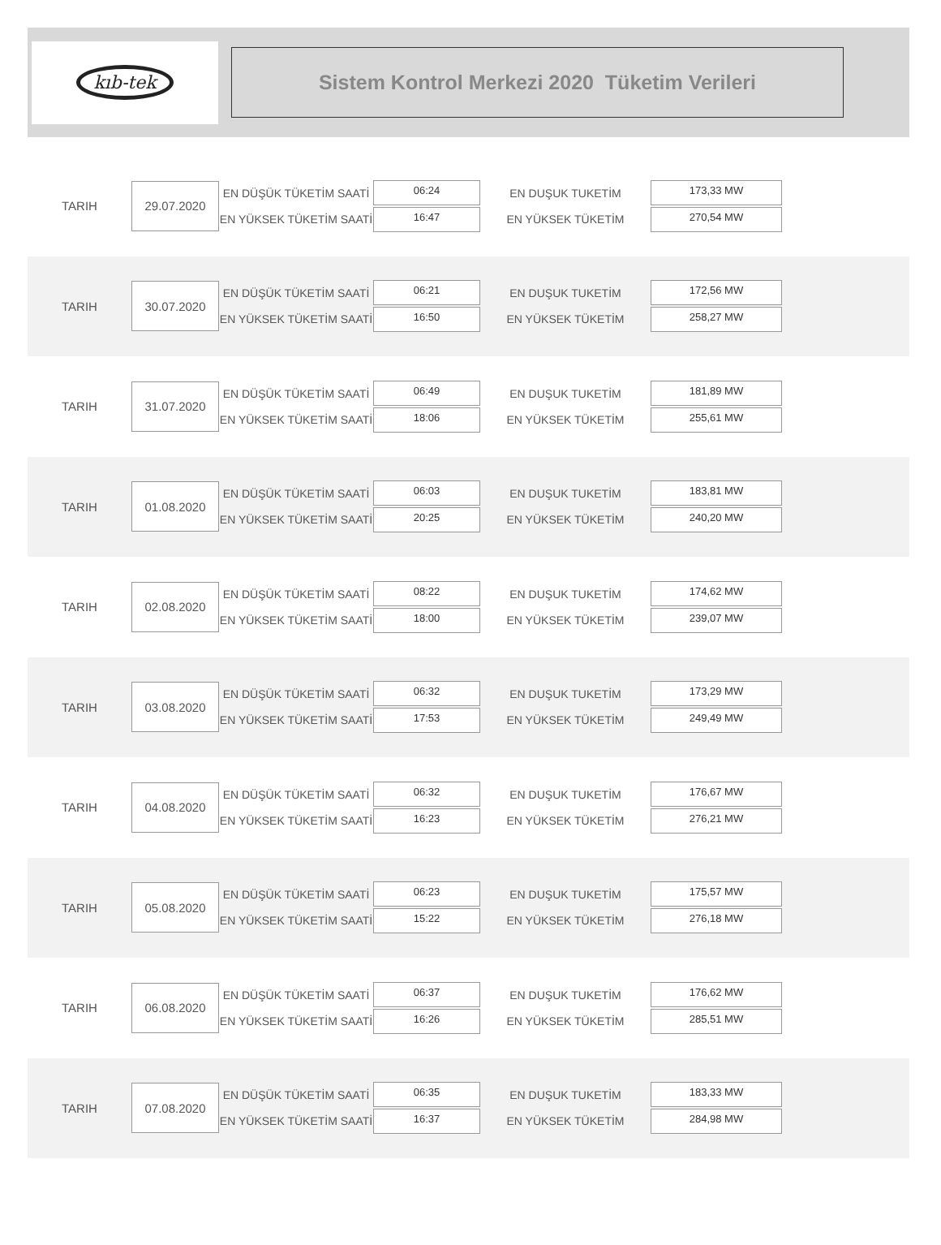kıb-tek
Sistem Kontrol Merkezi 2020 Tüketim Verileri
TARIH
29.07.2020
EN DÜŞÜK TÜKETİM SAATİ
EN YÜKSEK TÜKETİM SAATİ
06:24
16:47
EN DUŞUK TUKETİM
EN YÜKSEK TÜKETİM
173,33 MW
270,54 MW
TARIH
30.07.2020
EN DÜŞÜK TÜKETİM SAATİ
EN YÜKSEK TÜKETİM SAATİ
06:21
16:50
EN DUŞUK TUKETİM
EN YÜKSEK TÜKETİM
172,56 MW
258,27 MW
TARIH
31.07.2020
EN DÜŞÜK TÜKETİM SAATİ
EN YÜKSEK TÜKETİM SAATİ
06:49
18:06
EN DUŞUK TUKETİM
EN YÜKSEK TÜKETİM
181,89 MW
255,61 MW
TARIH
01.08.2020
EN DÜŞÜK TÜKETİM SAATİ
EN YÜKSEK TÜKETİM SAATİ
06:03
20:25
EN DUŞUK TUKETİM
EN YÜKSEK TÜKETİM
183,81 MW
240,20 MW
TARIH
02.08.2020
EN DÜŞÜK TÜKETİM SAATİ
EN YÜKSEK TÜKETİM SAATİ
08:22
18:00
EN DUŞUK TUKETİM
EN YÜKSEK TÜKETİM
174,62 MW
239,07 MW
TARIH
03.08.2020
EN DÜŞÜK TÜKETİM SAATİ
EN YÜKSEK TÜKETİM SAATİ
06:32
17:53
EN DUŞUK TUKETİM
EN YÜKSEK TÜKETİM
173,29 MW
249,49 MW
TARIH
04.08.2020
EN DÜŞÜK TÜKETİM SAATİ
EN YÜKSEK TÜKETİM SAATİ
06:32
16:23
EN DUŞUK TUKETİM
EN YÜKSEK TÜKETİM
176,67 MW
276,21 MW
TARIH
05.08.2020
EN DÜŞÜK TÜKETİM SAATİ
EN YÜKSEK TÜKETİM SAATİ
06:23
15:22
EN DUŞUK TUKETİM
EN YÜKSEK TÜKETİM
175,57 MW
276,18 MW
TARIH
06.08.2020
EN DÜŞÜK TÜKETİM SAATİ
EN YÜKSEK TÜKETİM SAATİ
06:37
16:26
EN DUŞUK TUKETİM
EN YÜKSEK TÜKETİM
176,62 MW
285,51 MW
TARIH
07.08.2020
EN DÜŞÜK TÜKETİM SAATİ
EN YÜKSEK TÜKETİM SAATİ
06:35
16:37
EN DUŞUK TUKETİM
EN YÜKSEK TÜKETİM
183,33 MW
284,98 MW